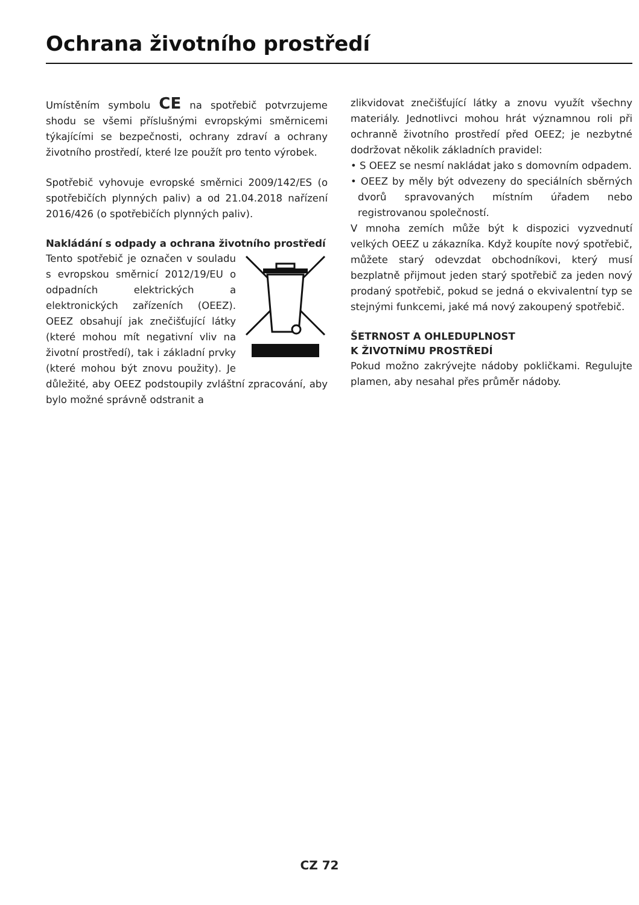Ochrana životního prostředí
Umístěním symbolu CE na spotřebič potvrzujeme shodu se všemi příslušnými evropskými směrnicemi týkajícími se bezpečnosti, ochrany zdraví a ochrany životního prostředí, které lze použít pro tento výrobek.
Spotřebič vyhovuje evropské směrnici 2009/142/ES (o spotřebičích plynných paliv) a od 21.04.2018 nařízení 2016/426 (o spotřebičích plynných paliv).
Nakládání s odpady a ochrana životního prostředí
Tento spotřebič je označen v souladu s evropskou směrnicí 2012/19/EU o odpadních elektrických a elektronických zařízeních (OEEZ). OEEZ obsahují jak znečišťující látky (které mohou mít negativní vliv na životní prostředí), tak i základní prvky (které mohou být znovu použity). Je důležité, aby OEEZ podstoupily zvláštní zpracování, aby bylo možné správně odstranit a
zlikvidovat znečišťující látky a znovu využít všechny materiály. Jednotlivci mohou hrát významnou roli při ochranně životního prostředí před OEEZ; je nezbytné dodržovat několik základních pravidel:
• S OEEZ se nesmí nakládat jako s domovním odpadem.
• OEEZ by měly být odvezeny do speciálních sběrných dvorů spravovaných místním úřadem nebo registrovanou společností.
V mnoha zemích může být k dispozici vyzvednutí velkých OEEZ u zákazníka. Když koupíte nový spotřebič, můžete starý odevzdat obchodníkovi, který musí bezplatně přijmout jeden starý spotřebič za jeden nový prodaný spotřebič, pokud se jedná o ekvivalentní typ se stejnými funkcemi, jaké má nový zakoupený spotřebič.
ŠETRNOST A OHLEDUPLNOST
K ŽIVOTNÍMU PROSTŘEDÍ
Pokud možno zakrývejte nádoby pokličkami. Regulujte plamen, aby nesahal přes průměr nádoby.
CZ 72